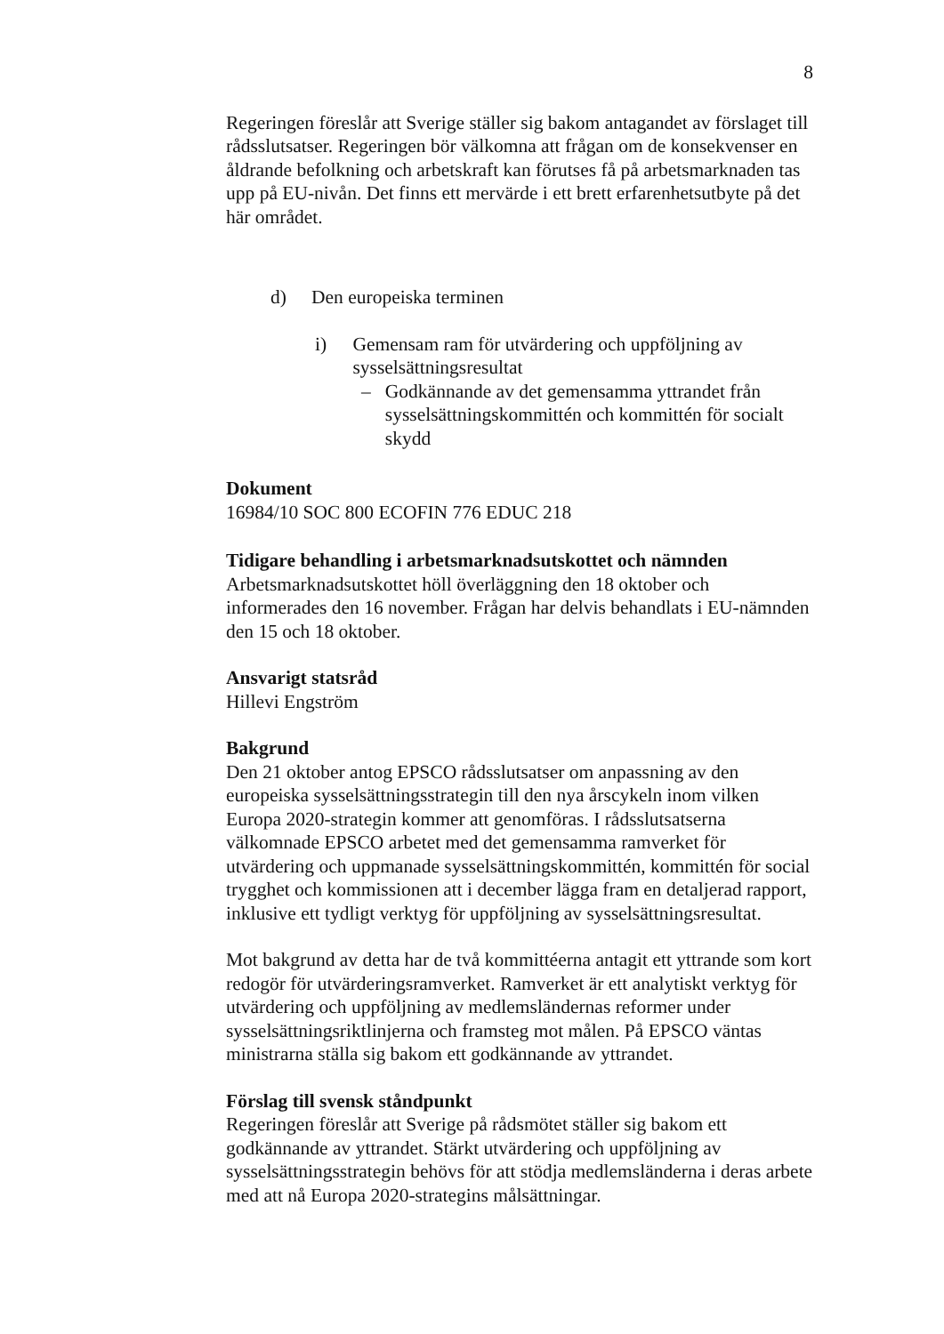8
Regeringen föreslår att Sverige ställer sig bakom antagandet av förslaget till rådsslutsatser. Regeringen bör välkomna att frågan om de konsekvenser en åldrande befolkning och arbetskraft kan förutses få på arbetsmarknaden tas upp på EU-nivån. Det finns ett mervärde i ett brett erfarenhetsutbyte på det här området.
d) Den europeiska terminen
i) Gemensam ram för utvärdering och uppföljning av sysselsättningsresultat
– Godkännande av det gemensamma yttrandet från sysselsättningskommittén och kommittén för socialt skydd
Dokument
16984/10 SOC 800 ECOFIN 776 EDUC 218
Tidigare behandling i arbetsmarknadsutskottet och nämnden
Arbetsmarknadsutskottet höll överläggning den 18 oktober och informerades den 16 november. Frågan har delvis behandlats i EU-nämnden den 15 och 18 oktober.
Ansvarigt statsråd
Hillevi Engström
Bakgrund
Den 21 oktober antog EPSCO rådsslutsatser om anpassning av den europeiska sysselsättningsstrategin till den nya årscykeln inom vilken Europa 2020-strategin kommer att genomföras. I rådsslutsatserna välkomnade EPSCO arbetet med det gemensamma ramverket för utvärdering och uppmanade sysselsättningskommittén, kommittén för social trygghet och kommissionen att i december lägga fram en detaljerad rapport, inklusive ett tydligt verktyg för uppföljning av sysselsättningsresultat.
Mot bakgrund av detta har de två kommittéerna antagit ett yttrande som kort redogör för utvärderingsramverket. Ramverket är ett analytiskt verktyg för utvärdering och uppföljning av medlemsländernas reformer under sysselsättningsriktlinjerna och framsteg mot målen. På EPSCO väntas ministrarna ställa sig bakom ett godkännande av yttrandet.
Förslag till svensk ståndpunkt
Regeringen föreslår att Sverige på rådsmötet ställer sig bakom ett godkännande av yttrandet. Stärkt utvärdering och uppföljning av sysselsättningsstrategin behövs för att stödja medlemsländerna i deras arbete med att nå Europa 2020-strategins målsättningar.